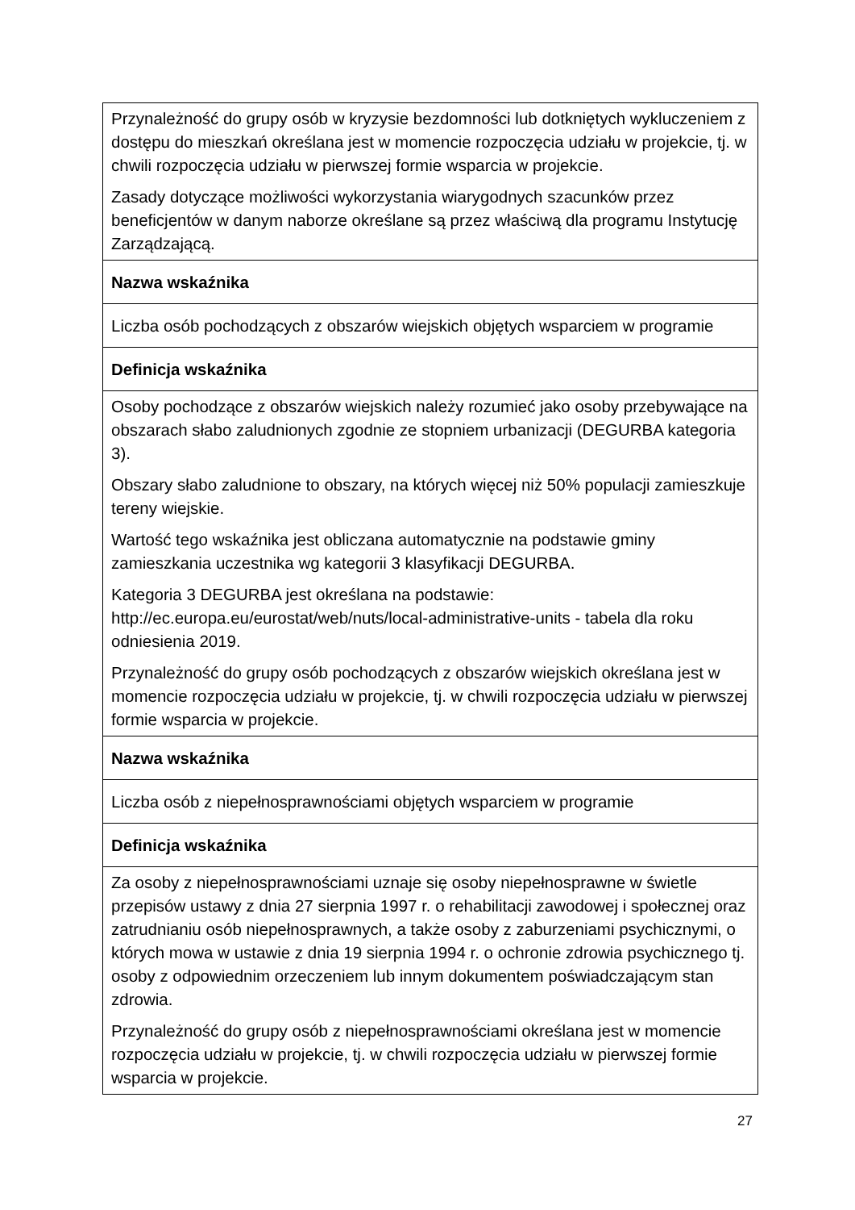| Przynależność do grupy osób w kryzysie bezdomności lub dotkniętych wykluczeniem z dostępu do mieszkań określana jest w momencie rozpoczęcia udziału w projekcie, tj. w chwili rozpoczęcia udziału w pierwszej formie wsparcia w projekcie. Zasady dotyczące możliwości wykorzystania wiarygodnych szacunków przez beneficjentów w danym naborze określane są przez właściwą dla programu Instytucję Zarządzającą. |
| Nazwa wskaźnika |
| Liczba osób pochodzących z obszarów wiejskich objętych wsparciem w programie |
| Definicja wskaźnika |
| Osoby pochodzące z obszarów wiejskich należy rozumieć jako osoby przebywające na obszarach słabo zaludnionych zgodnie ze stopniem urbanizacji (DEGURBA kategoria 3). Obszary słabo zaludnione to obszary, na których więcej niż 50% populacji zamieszkuje tereny wiejskie. Wartość tego wskaźnika jest obliczana automatycznie na podstawie gminy zamieszkania uczestnika wg kategorii 3 klasyfikacji DEGURBA. Kategoria 3 DEGURBA jest określana na podstawie: http://ec.europa.eu/eurostat/web/nuts/local-administrative-units - tabela dla roku odniesienia 2019. Przynależność do grupy osób pochodzących z obszarów wiejskich określana jest w momencie rozpoczęcia udziału w projekcie, tj. w chwili rozpoczęcia udziału w pierwszej formie wsparcia w projekcie. |
| Nazwa wskaźnika |
| Liczba osób z niepełnosprawnościami objętych wsparciem w programie |
| Definicja wskaźnika |
| Za osoby z niepełnosprawnościami uznaje się osoby niepełnosprawne w świetle przepisów ustawy z dnia 27 sierpnia 1997 r. o rehabilitacji zawodowej i społecznej oraz zatrudnianiu osób niepełnosprawnych, a także osoby z zaburzeniami psychicznymi, o których mowa w ustawie z dnia 19 sierpnia 1994 r. o ochronie zdrowia psychicznego tj. osoby z odpowiednim orzeczeniem lub innym dokumentem poświadczającym stan zdrowia. Przynależność do grupy osób z niepełnosprawnościami określana jest w momencie rozpoczęcia udziału w projekcie, tj. w chwili rozpoczęcia udziału w pierwszej formie wsparcia w projekcie. |
27